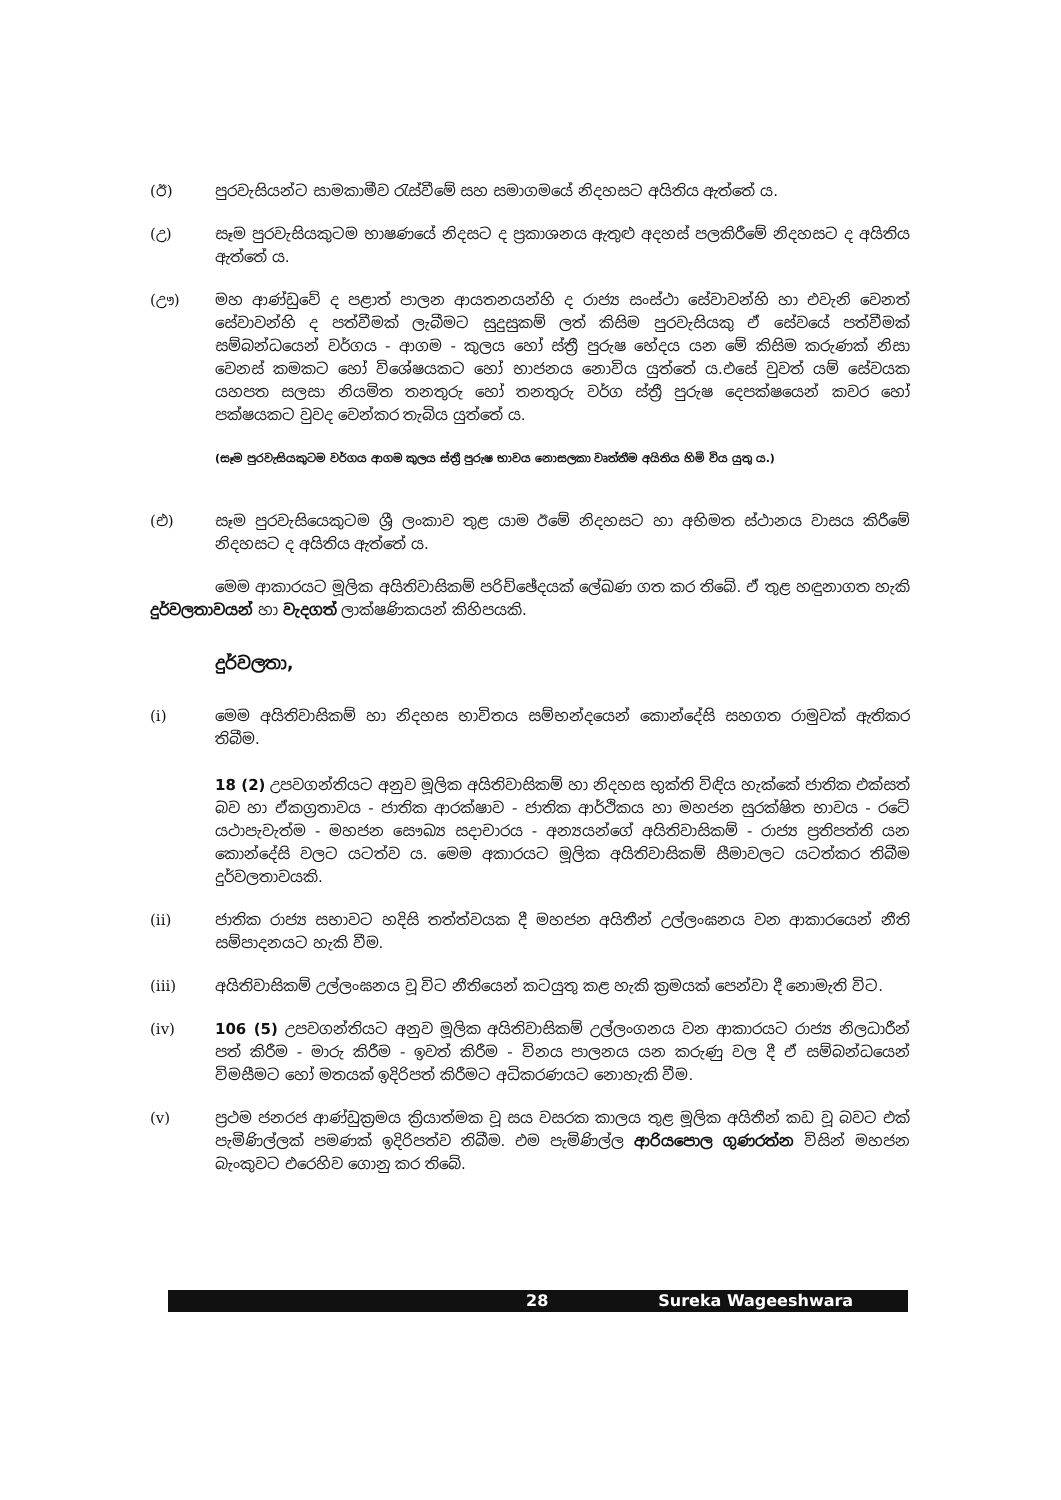(ඊ) පුරවැසියන්ට සාමකාමීව රැස්වීමේ සහ සමාගමයේ නිදහසට අයිතිය ඇත්තේ ය.
(උ) සෑම පුරවැසියකුටම භාෂණයේ නිදසට ද ප්‍රකාශනය ඇතුළු අදහස් පලකිරීමේ නිදහසට ද අයිතිය ඇත්තේ ය.
(ඌ) මහ ආණ්ඩුවේ ද පළාත් පාලන ආයතනයන්හි ද රාජ්‍ය සංස්ථා සේවාවන්හි හා එවැනි වෙනත් සේවාවන්හි ද පත්වීමක් ලැබීමට සුදුසුකම් ලත් කිසිම පුරවැසියකු ඒ සේවයේ පත්වීමක් සම්බන්ධයෙන් වර්ගය - ආගම - කුලය හෝ ස්ත්‍රී පුරුෂ භේදය යන මේ කිසිම කරුණක් නිසා වෙනස් කමකට හෝ විශේෂයකට හෝ භාජනය නොවිය යුත්තේ ය.එසේ වුවත් යම් සේවයක යහපත සලසා නියමිත තනතුරු හෝ තනතුරු වර්ග ස්ත්‍රී පුරුෂ දෙපක්ෂයෙන් කවර හෝ පක්ෂයකට වුවද වෙන්කර තැබිය යුත්තේ ය.
(සෑම පුරවැසියකුටම වර්ගය ආගම කුලය ස්ත්‍රී පුරුෂ භාවය නොසලකා වෘත්තීම අයිතිය හිමි විය යුතු ය.)
(එ) සෑම පුරවැසියෙකුටම ශ්‍රී ලංකාව තුළ යාම ඊමේ නිදහසට හා අභිමත ස්ථානය වාසය කිරීමේ නිදහසට ද අයිතිය ඇත්තේ ය.
මෙම ආකාරයට මූලික අයිතිවාසිකම් පරිච්ඡේදයක් ලේඛණ ගත කර තිබේ. ඒ තුළ හඳුනාගත හැකි දුර්වලතාවයන් හා වැදගත් ලාක්ෂණිකයන් කිහිපයකි.
දුර්වලතා,
(i) මෙම අයිතිවාසිකම් හා නිදහස භාවිතය සම්භන්දයෙන් කොන්දේසි සහගත රාමුවක් ඇතිකර තිබීම.
18 (2) උපවගන්තියට අනුව මූලික අයිතිවාසිකම් හා නිදහස භුක්ති විඳිය හැක්කේ ජාතික එක්සත් බව හා ඒකග්‍රතාවය - ජාතික ආරක්ෂාව - ජාතික ආර්ථිකය හා මහජන සුරක්ෂිත භාවය - රටේ යථාපැවැත්ම - මහජන සෞඛ්‍ය සදාචාරය - අන්‍යයන්ගේ අයිතිවාසිකම් - රාජ්‍ය ප්‍රතිපත්ති යන කොන්දේසි වලට යටත්ව ය. මෙම අකාරයට මූලික අයිතිවාසිකම් සීමාවලට යටත්කර තිබීම දුර්වලතාවයකි.
(ii) ජාතික රාජ්‍ය සභාවට හදිසි තත්ත්වයක දී මහජන අයිතීන් උල්ලංඝනය වන ආකාරයෙන් නීති සම්පාදනයට හැකි වීම.
(iii) අයිතිවාසිකම් උල්ලංඝනය වූ විට නීතියෙන් කටයුතු කළ හැකි ක්‍රමයක් පෙන්වා දී නොමැති විට.
(iv) 106 (5) උපවගන්තියට අනුව මූලික අයිතිවාසිකම් උල්ලංගනය වන ආකාරයට රාජ්‍ය නිලධාරීන් පත් කිරීම - මාරු කිරීම - ඉවත් කිරීම - විනය පාලනය යන කරුණු වල දී ඒ සම්බන්ධයෙන් විමසීමට හෝ මතයක් ඉදිරිපත් කිරීමට අධිකරණයට නොහැකි වීම.
(v) ප්‍රථම ජනරජ ආණ්ඩුක්‍රමය ක්‍රියාත්මක වූ සය වසරක කාලය තුළ මූලික අයිතීන් කඩ වූ බවට එක් පැමිණිල්ලක් පමණක් ඉදිරිපත්ව තිබීම. එම පැමිණිල්ල ආරියපොල ගුණරත්න විසින් මහජන බැංකුවට එරෙහිව ගොනු කර තිබේ.
28 Sureka Wageeshwara